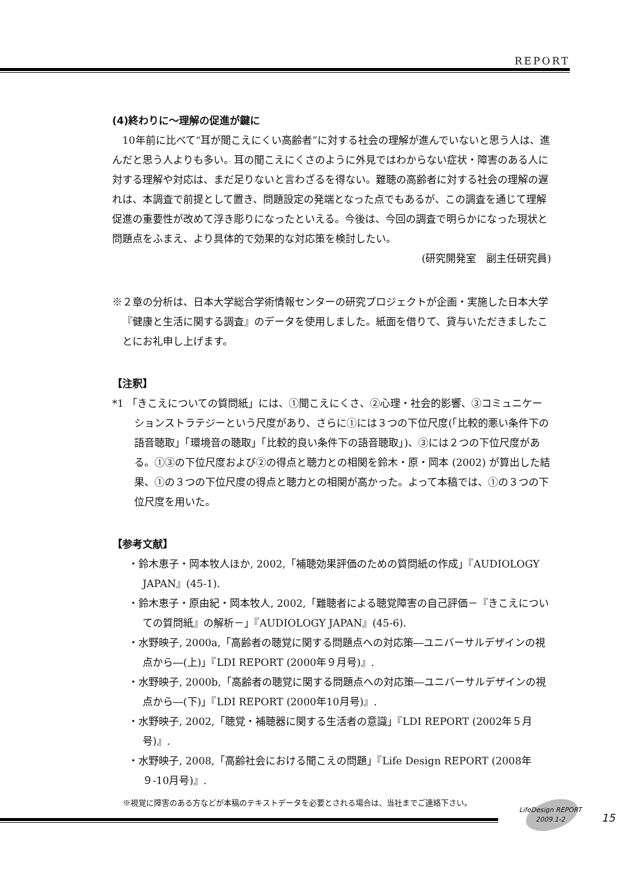REPORT
(4)終わりに～理解の促進が鍵に
10年前に比べて“耳が聞こえにくい高齢者”に対する社会の理解が進んでいないと思う人は、進んだと思う人よりも多い。耳の聞こえにくさのように外見ではわからない症状・障害のある人に対する理解や対応は、まだ足りないと言わざるを得ない。難聴の高齢者に対する社会の理解の遅れは、本調査で前提として置き、問題設定の発端となった点でもあるが、この調査を通じて理解促進の重要性が改めて浮き彫りになったといえる。今後は、今回の調査で明らかになった現状と問題点をふまえ、より具体的で効果的な対応策を検討したい。
(研究開発室　副主任研究員)
※２章の分析は、日本大学総合学術情報センターの研究プロジェクトが企画・実施した日本大学『健康と生活に関する調査』のデータを使用しました。紙面を借りて、貸与いただきましたことにお礼申し上げます。
【注釈】
*1 「きこえについての質問紙」には、①聞こえにくさ、②心理・社会的影響、③コミュニケーションストラテジーという尺度があり、さらに①には３つの下位尺度(「比較的悪い条件下の語音聴取」「環境音の聴取」「比較的良い条件下の語音聴取」)、③には２つの下位尺度がある。①③の下位尺度および②の得点と聴力との相関を鈴木・原・岡本 (2002) が算出した結果、①の３つの下位尺度の得点と聴力との相関が高かった。よって本稿では、①の３つの下位尺度を用いた。
【参考文献】
・鈴木恵子・岡本牧人ほか, 2002,「補聴効果評価のための質問紙の作成」『AUDIOLOGY JAPAN』(45-1).
・鈴木恵子・原由紀・岡本牧人, 2002,「難聴者による聴覚障害の自己評価－『きこえについての質問紙』の解析－」『AUDIOLOGY JAPAN』(45-6).
・水野映子, 2000a,「高齢者の聴覚に関する問題点への対応策―ユニバーサルデザインの視点から―(上)」『LDI REPORT (2000年９月号)』.
・水野映子, 2000b,「高齢者の聴覚に関する問題点への対応策―ユニバーサルデザインの視点から―(下)」『LDI REPORT (2000年10月号)』.
・水野映子, 2002,「聴覚・補聴器に関する生活者の意識」『LDI REPORT (2002年５月号)』.
・水野映子, 2008,「高齢社会における聞こえの問題」『Life Design REPORT (2008年９-10月号)』.
※視覚に障害のある方などが本稿のテキストデータを必要とされる場合は、当社までご連絡下さい。
LifeDesign REPORT
2009.1-2
15